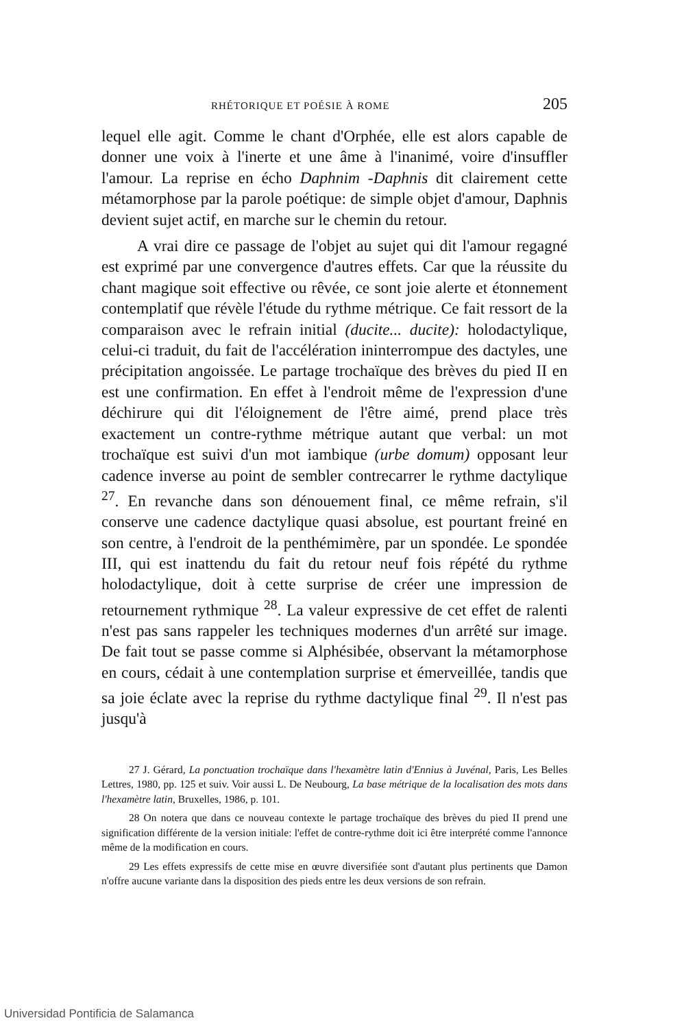RHÉTORIQUE ET POÉSIE À ROME 205
lequel elle agit. Comme le chant d'Orphée, elle est alors capable de donner une voix à l'inerte et une âme à l'inanimé, voire d'insuffler l'amour. La reprise en écho Daphnim -Daphnis dit clairement cette métamorphose par la parole poétique: de simple objet d'amour, Daphnis devient sujet actif, en marche sur le chemin du retour.
A vrai dire ce passage de l'objet au sujet qui dit l'amour regagné est exprimé par une convergence d'autres effets. Car que la réussite du chant magique soit effective ou rêvée, ce sont joie alerte et étonnement contemplatif que révèle l'étude du rythme métrique. Ce fait ressort de la comparaison avec le refrain initial (ducite... ducite): holodactylique, celui-ci traduit, du fait de l'accélération ininterrompue des dactyles, une précipitation angoissée. Le partage trochaïque des brèves du pied II en est une confirmation. En effet à l'endroit même de l'expression d'une déchirure qui dit l'éloignement de l'être aimé, prend place très exactement un contre-rythme métrique autant que verbal: un mot trochaïque est suivi d'un mot iambique (urbe domum) opposant leur cadence inverse au point de sembler contrecarrer le rythme dactylique <sup>27</sup>. En revanche dans son dénouement final, ce même refrain, s'il conserve une cadence dactylique quasi absolue, est pourtant freiné en son centre, à l'endroit de la penthémimère, par un spondée. Le spondée III, qui est inattendu du fait du retour neuf fois répété du rythme holodactylique, doit à cette surprise de créer une impression de retournement rythmique <sup>28</sup>. La valeur expressive de cet effet de ralenti n'est pas sans rappeler les techniques modernes d'un arrêté sur image. De fait tout se passe comme si Alphésibée, observant la métamorphose en cours, cédait à une contemplation surprise et émerveillée, tandis que sa joie éclate avec la reprise du rythme dactylique final <sup>29</sup>. Il n'est pas jusqu'à
27 J. Gérard, La ponctuation trochaïque dans l'hexamètre latin d'Ennius à Juvénal, Paris, Les Belles Lettres, 1980, pp. 125 et suiv. Voir aussi L. De Neubourg, La base métrique de la localisation des mots dans l'hexamètre latin, Bruxelles, 1986, p. 101.
28 On notera que dans ce nouveau contexte le partage trochaïque des brèves du pied II prend une signification différente de la version initiale: l'effet de contre-rythme doit ici être interprété comme l'annonce même de la modification en cours.
29 Les effets expressifs de cette mise en œuvre diversifiée sont d'autant plus pertinents que Damon n'offre aucune variante dans la disposition des pieds entre les deux versions de son refrain.
Universidad Pontificia de Salamanca